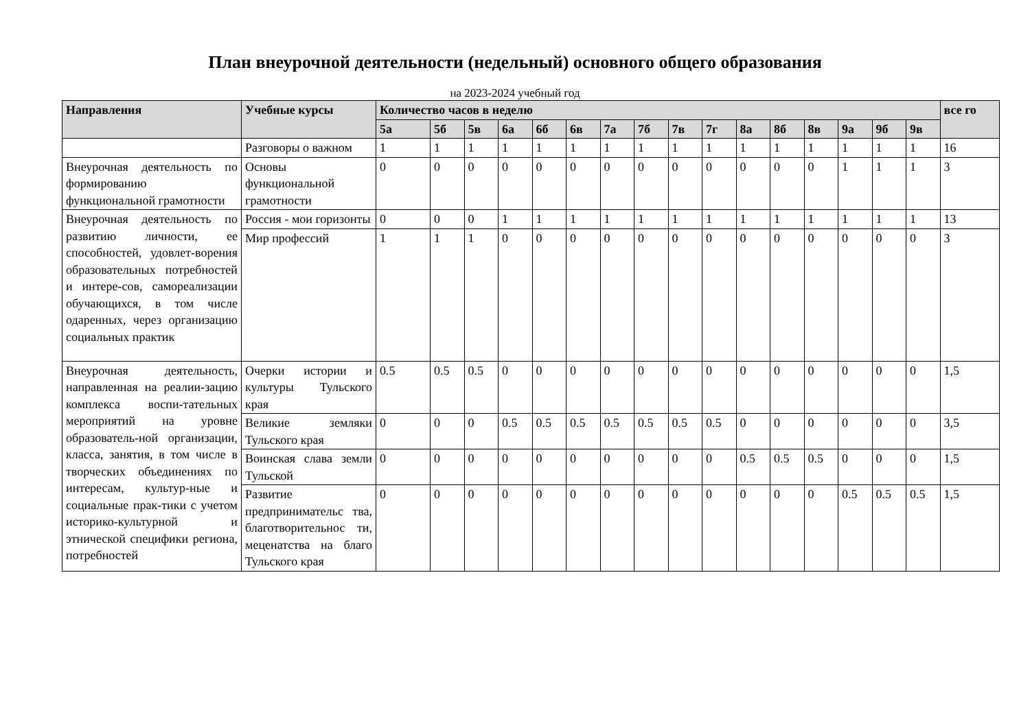План внеурочной деятельности (недельный) основного общего образования
на 2023-2024 учебный год
| Направления | Учебные курсы | Количество часов в неделю | | | | | | | | | | | | | | | | все го |
| --- | --- | --- | --- | --- | --- | --- | --- | --- | --- | --- | --- | --- | --- | --- | --- | --- | --- | --- |
| | | 5а | 5б | 5в | 6а | 6б | 6в | 7а | 7б | 7в | 7г | 8а | 8б | 8в | 9а | 9б | 9в | |
| | Разговоры о важном | 1 | 1 | 1 | 1 | 1 | 1 | 1 | 1 | 1 | 1 | 1 | 1 | 1 | 1 | 1 | 1 | 16 |
| Внеурочная деятельность по формированию функциональной грамотности | Основы функциональной грамотности | 0 | 0 | 0 | 0 | 0 | 0 | 0 | 0 | 0 | 0 | 0 | 0 | 0 | 1 | 1 | 1 | 3 |
| Внеурочная деятельность по развитию личности, ее способностей, удовлет-ворения образовательных потребностей и интере-сов, самореализации обучающихся, в том числе одаренных, через организацию социальных практик | Россия - мои горизонты | 0 | 0 | 0 | 1 | 1 | 1 | 1 | 1 | 1 | 1 | 1 | 1 | 1 | 1 | 1 | 1 | 13 |
| | Мир профессий | 1 | 1 | 1 | 0 | 0 | 0 | 0 | 0 | 0 | 0 | 0 | 0 | 0 | 0 | 0 | 0 | 3 |
| Внеурочная деятельность, направленная на реалии-зацию комплекса воспи-тательных мероприятий на уровне образователь-ной организации, класса, занятия, в том числе в творческих объединениях по интересам, культур-ные и социальные прак-тики с учетом историко-культурной и этнической специфики региона, потребностей | Очерки истории и культуры Тульского края | 0.5 | 0.5 | 0.5 | 0 | 0 | 0 | 0 | 0 | 0 | 0 | 0 | 0 | 0 | 0 | 0 | 0 | 1,5 |
| | Великие земляки Тульского края | 0 | 0 | 0 | 0.5 | 0.5 | 0.5 | 0.5 | 0.5 | 0.5 | 0.5 | 0 | 0 | 0 | 0 | 0 | 0 | 3,5 |
| | Воинская слава земли Тульской | 0 | 0 | 0 | 0 | 0 | 0 | 0 | 0 | 0 | 0 | 0.5 | 0.5 | 0.5 | 0 | 0 | 0 | 1,5 |
| | Развитие предпринимательс тва, благотворительнос ти, меценатства на благо Тульского края | 0 | 0 | 0 | 0 | 0 | 0 | 0 | 0 | 0 | 0 | 0 | 0 | 0 | 0.5 | 0.5 | 0.5 | 1,5 |